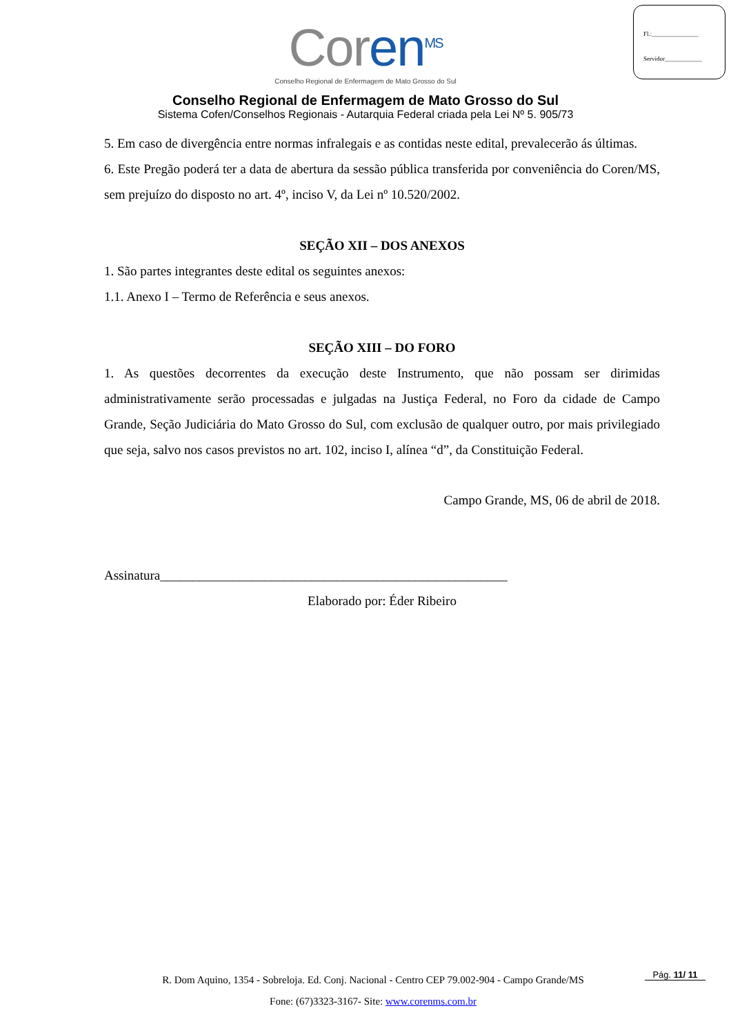Fl.:_______________
Servidor____________
Coren<sup>MS</sup>
Conselho Regional de Enfermagem de Mato Grosso do Sul
Conselho Regional de Enfermagem de Mato Grosso do Sul
Sistema Cofen/Conselhos Regionais - Autarquia Federal criada pela Lei Nº 5. 905/73
5. Em caso de divergência entre normas infralegais e as contidas neste edital, prevalecerão ás últimas.
6. Este Pregão poderá ter a data de abertura da sessão pública transferida por conveniência do Coren/MS, sem prejuízo do disposto no art. 4º, inciso V, da Lei nº 10.520/2002.
SEÇÃO XII – DOS ANEXOS
1. São partes integrantes deste edital os seguintes anexos:
1.1. Anexo I – Termo de Referência e seus anexos.
SEÇÃO XIII – DO FORO
1. As questões decorrentes da execução deste Instrumento, que não possam ser dirimidas administrativamente serão processadas e julgadas na Justiça Federal, no Foro da cidade de Campo Grande, Seção Judiciária do Mato Grosso do Sul, com exclusão de qualquer outro, por mais privilegiado que seja, salvo nos casos previstos no art. 102, inciso I, alínea “d”, da Constituição Federal.
Campo Grande, MS, 06 de abril de 2018.
Assinatura_____________________________________________________
Elaborado por: Éder Ribeiro
R. Dom Aquino, 1354 - Sobreloja. Ed. Conj. Nacional - Centro CEP 79.002-904 - Campo Grande/MS
Fone: (67)3323-3167- Site: www.corenms.com.br
Pág. 11/ 11